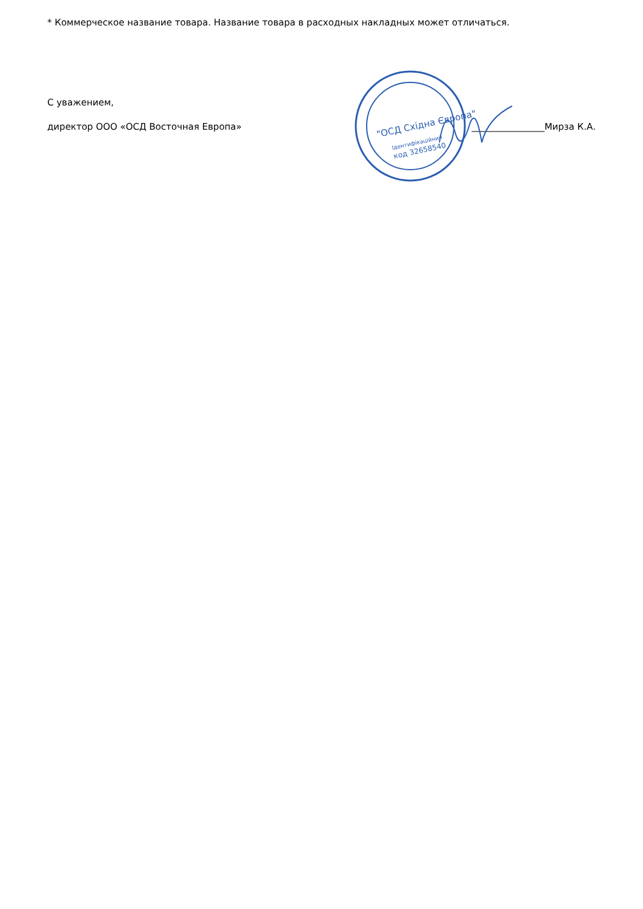* Коммерческое название товара. Название товара в расходных накладных может отличаться.
С уважением,
директор ООО «ОСД Восточная Европа» ________________Мирза К.А.
"ОСД Східна Європа"
Ідентифікаційний
код 32658540